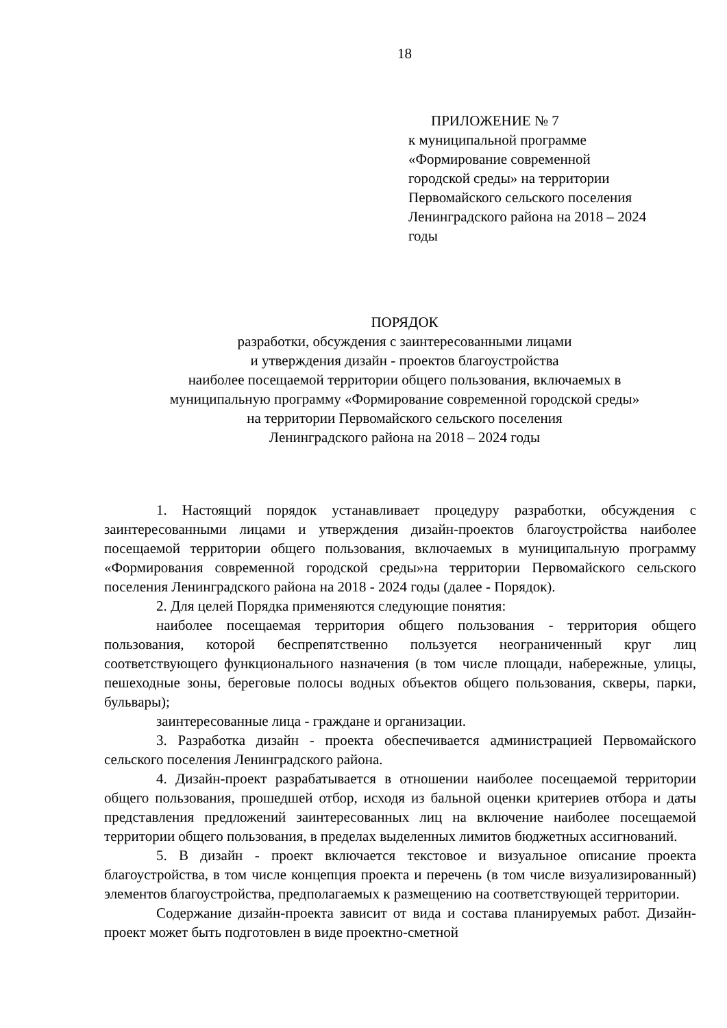18
ПРИЛОЖЕНИЕ № 7
к муниципальной программе
«Формирование современной
городской среды» на территории
Первомайского сельского поселения
Ленинградского района на 2018 – 2024
годы
ПОРЯДОК
разработки, обсуждения с заинтересованными лицами
и утверждения дизайн - проектов благоустройства
наиболее посещаемой территории общего пользования, включаемых в
муниципальную программу «Формирование современной городской среды»
на территории Первомайского сельского поселения
Ленинградского района на 2018 – 2024 годы
1. Настоящий порядок устанавливает процедуру разработки, обсуждения с заинтересованными лицами и утверждения дизайн-проектов благоустройства наиболее посещаемой территории общего пользования, включаемых в муниципальную программу «Формирования современной городской среды»на территории Первомайского сельского поселения Ленинградского района на 2018 - 2024 годы (далее - Порядок).
2. Для целей Порядка применяются следующие понятия:
наиболее посещаемая территория общего пользования - территория общего пользования, которой беспрепятственно пользуется неограниченный круг лиц соответствующего функционального назначения (в том числе площади, набережные, улицы, пешеходные зоны, береговые полосы водных объектов общего пользования, скверы, парки, бульвары);
заинтересованные лица - граждане и организации.
3. Разработка дизайн - проекта обеспечивается администрацией Первомайского сельского поселения Ленинградского района.
4. Дизайн-проект разрабатывается в отношении наиболее посещаемой территории общего пользования, прошедшей отбор, исходя из бальной оценки критериев отбора и даты представления предложений заинтересованных лиц на включение наиболее посещаемой территории общего пользования, в пределах выделенных лимитов бюджетных ассигнований.
5. В дизайн - проект включается текстовое и визуальное описание проекта благоустройства, в том числе концепция проекта и перечень (в том числе визуализированный) элементов благоустройства, предполагаемых к размещению на соответствующей территории.
Содержание дизайн-проекта зависит от вида и состава планируемых работ. Дизайн-проект может быть подготовлен в виде проектно-сметной